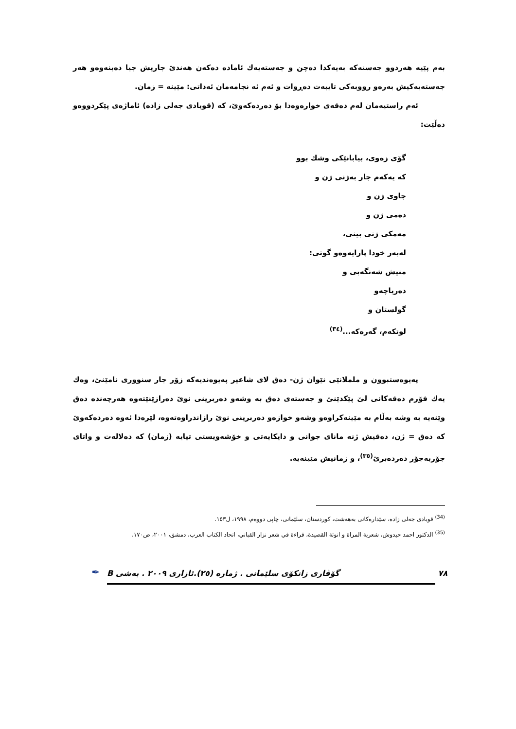بەم پێیە هەردوو جەستەکە بەیەکدا دەچن و جەستەیەك ئامادە دەکەن هەندێ جاریش جیا دەبنەوەو هەر جەستەیەکیش بەرەو رووبەکی تایبەت دەڕوات و ئەم ئە نجامەمان ئەداتی: مێینە = زمان.
ئەم راستیەمان لەم دەقەی خوارەوەدا بۆ دەردەکەوێ، کە (قوبادی جەلی زادە) ئاماژەی پێکردووەو دەڵێت:
گۆی زەوی، بیابانێکی وشك بوو
کە یەکەم جار بەژنی ژن و
چاوی ژن و
دەمی ژن و
مەمکی ژنی بینی،
لەبەر خودا پارایەوەو گوتی:
منیش شەنگەبی و
دەریاچەو
گولستان و
لوتکەم، گەرەکە...<sup>(٣٤)</sup>
پەیوەستبوون و ململانێی نێوان ژن- دەق لای شاعیر پەیوەندیەکە زۆر جار سنووری نامێنێ، وەك یەك فۆرم دەقەکانی لێ پێکدێنێ و جەستەی دەق بە وشەو دەربرینی نوێ دەرازێنێتەوە هەرچەندە دەق وێنەیە بە وشە بەڵام بە مێینەکراوەو وشەو خوازەو دەربرینی نوێ رازاندراوەتەوە، لێرەدا ئەوە دەردەکەوێ کە دەق = ژن، دەقیش ژنە مانای جوانی و دایکایەتی و خۆشەویستی تیایە (زمان) کە دەلالەت و واتای جۆربەجۆر دەردەبرێ<sup>(٣٥)</sup>، و زمانیش مێینەیە.
<sup>(34)</sup> قوبادی جەلی زادە، سێدارەکانی بەهەشت، کوردستان، سلێمانی، چاپی دووەم، ١٩٩٨، ل١٥٣.
<sup>(35)</sup> الدکتور احمد حیدوش، شعریة المراة و انوثة القصیدة، قراءة في شعر نزار القباني، اتحاد الکتاب العرب، دمشق، ٢٠٠١، ص١٧٠.
٧٨ گۆڤاری زانکۆی سلێمانی . ژمارە (٢٥).ئازاری ٢٠٠٩ . بەشی B
✒